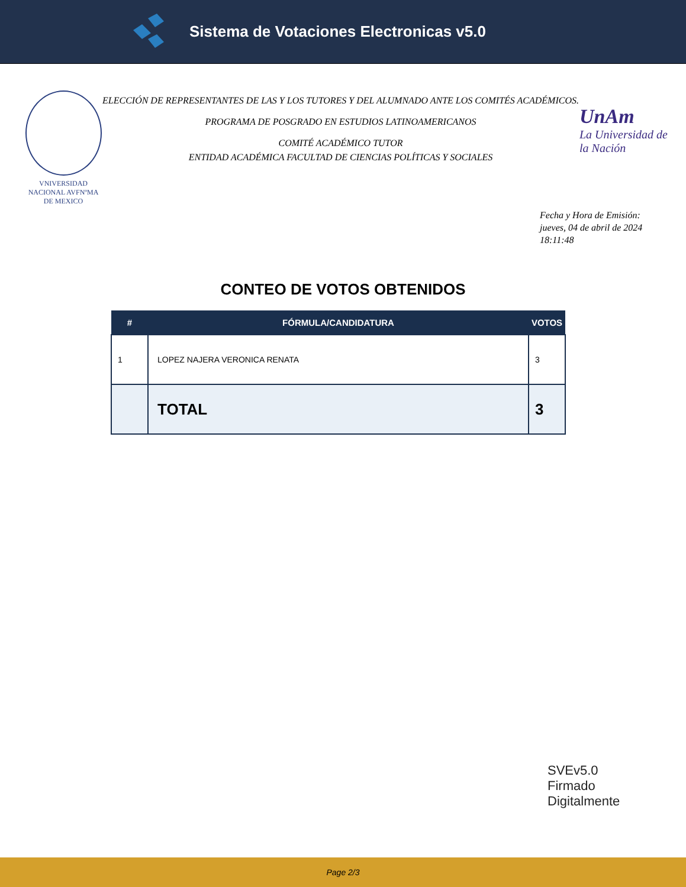Sistema de Votaciones Electronicas v5.0
VNIVERSIDAD NACIONAL AVFNºMA DE MEXICO
ELECCIÓN DE REPRESENTANTES DE LAS Y LOS TUTORES Y DEL ALUMNADO ANTE LOS COMITÉS ACADÉMICOS.
PROGRAMA DE POSGRADO EN ESTUDIOS LATINOAMERICANOS
COMITÉ ACADÉMICO TUTOR
ENTIDAD ACADÉMICA FACULTAD DE CIENCIAS POLÍTICAS Y SOCIALES
UnAm
La Universidad de la Nación
Fecha y Hora de Emisión:
jueves, 04 de abril de 2024
18:11:48
CONTEO DE VOTOS OBTENIDOS
| # | FÓRMULA/CANDIDATURA | VOTOS |
| --- | --- | --- |
| 1 | LOPEZ NAJERA VERONICA RENATA | 3 |
| | TOTAL | 3 |
SVEv5.0
Firmado
Digitalmente
Page 2/3